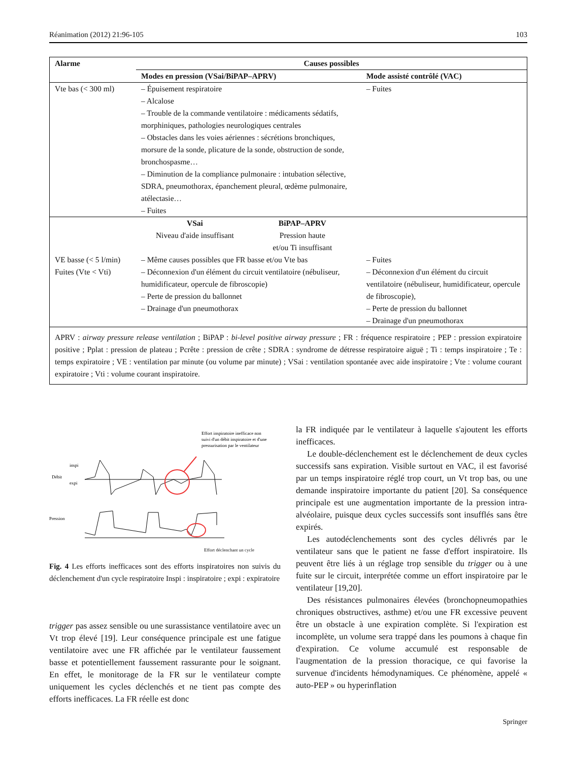Réanimation (2012) 21:96-105 103
| Alarme | Causes possibles | |
| --- | --- | --- |
| | Modes en pression (VSai/BiPAP–APRV) | Mode assisté contrôlé (VAC) |
| Vte bas (< 300 ml) | – Épuisement respiratoire – Alcalose – Trouble de la commande ventilatoire : médicaments sédatifs, morphiniques, pathologies neurologiques centrales – Obstacles dans les voies aériennes : sécrétions bronchiques, morsure de la sonde, plicature de la sonde, obstruction de sonde, bronchospasme… – Diminution de la compliance pulmonaire : intubation sélective, SDRA, pneumothorax, épanchement pleural, œdème pulmonaire, atélectasie… – Fuites | – Fuites |
| VE basse (< 5 l/min) Fuites (Vte < Vti) | VSai Niveau d'aide insuffisant BiPAP–APRV Pression haute et/ou Ti insuffisant – Même causes possibles que FR basse et/ou Vte bas – Déconnexion d'un élément du circuit ventilatoire (nébuliseur, humidificateur, opercule de fibroscopie) – Perte de pression du ballonnet – Drainage d'un pneumothorax | – Fuites – Déconnexion d'un élément du circuit ventilatoire (nébuliseur, humidificateur, opercule de fibroscopie), – Perte de pression du ballonnet – Drainage d'un pneumothorax |
| APRV : airway pressure release ventilation ; BiPAP : bi-level positive airway pressure ; FR : fréquence respiratoire ; PEP : pression expiratoire positive ; Pplat : pression de plateau ; Pcrête : pression de crête ; SDRA : syndrome de détresse respiratoire aiguë ; Ti : temps inspiratoire ; Te : temps expiratoire ; VE : ventilation par minute (ou volume par minute) ; VSai : ventilation spontanée avec aide inspiratoire ; Vte : volume courant expiratoire ; Vti : volume courant inspiratoire. | | |
Effort inspiratoire inefficace non
suivi d'un débit inspiratoire et d'une
pressurisation par le ventilateur
Débit
inspi
expi
Pression
Effort déclenchant un cycle
Fig. 4 Les efforts inefficaces sont des efforts inspiratoires non suivis du déclenchement d'un cycle respiratoire Inspi : inspiratoire ; expi : expiratoire
trigger pas assez sensible ou une surassistance ventilatoire avec un Vt trop élevé [19]. Leur conséquence principale est une fatigue ventilatoire avec une FR affichée par le ventilateur faussement basse et potentiellement faussement rassurante pour le soignant. En effet, le monitorage de la FR sur le ventilateur compte uniquement les cycles déclenchés et ne tient pas compte des efforts inefficaces. La FR réelle est donc
la FR indiquée par le ventilateur à laquelle s'ajoutent les efforts inefficaces.
Le double-déclenchement est le déclenchement de deux cycles successifs sans expiration. Visible surtout en VAC, il est favorisé par un temps inspiratoire réglé trop court, un Vt trop bas, ou une demande inspiratoire importante du patient [20]. Sa conséquence principale est une augmentation importante de la pression intra-alvéolaire, puisque deux cycles successifs sont insufflés sans être expirés.
Les autodéclenchements sont des cycles délivrés par le ventilateur sans que le patient ne fasse d'effort inspiratoire. Ils peuvent être liés à un réglage trop sensible du trigger ou à une fuite sur le circuit, interprétée comme un effort inspiratoire par le ventilateur [19,20].
Des résistances pulmonaires élevées (bronchopneumopathies chroniques obstructives, asthme) et/ou une FR excessive peuvent être un obstacle à une expiration complète. Si l'expiration est incomplète, un volume sera trappé dans les poumons à chaque fin d'expiration. Ce volume accumulé est responsable de l'augmentation de la pression thoracique, ce qui favorise la survenue d'incidents hémodynamiques. Ce phénomène, appelé « auto-PEP » ou hyperinflation
Springer